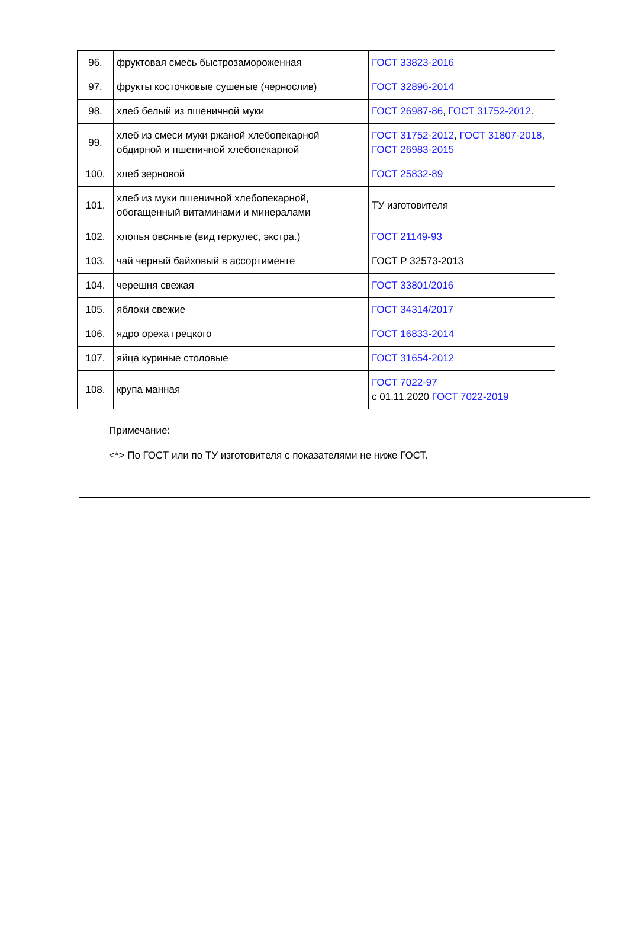| 96. | фруктовая смесь быстрозамороженная | ГОСТ 33823-2016 |
| 97. | фрукты косточковые сушеные (чернослив) | ГОСТ 32896-2014 |
| 98. | хлеб белый из пшеничной муки | ГОСТ 26987-86 , ГОСТ 31752-2012 . |
| 99. | хлеб из смеси муки ржаной хлебопекарной обдирной и пшеничной хлебопекарной | ГОСТ 31752-2012 , ГОСТ 31807-2018 , ГОСТ 26983-2015 |
| 100. | хлеб зерновой | ГОСТ 25832-89 |
| 101. | хлеб из муки пшеничной хлебопекарной, обогащенный витаминами и минералами | ТУ изготовителя |
| 102. | хлопья овсяные (вид геркулес, экстра.) | ГОСТ 21149-93 |
| 103. | чай черный байховый в ассортименте | ГОСТ Р 32573-2013 |
| 104. | черешня свежая | ГОСТ 33801/2016 |
| 105. | яблоки свежие | ГОСТ 34314/2017 |
| 106. | ядро ореха грецкого | ГОСТ 16833-2014 |
| 107. | яйца куриные столовые | ГОСТ 31654-2012 |
| 108. | крупа манная | ГОСТ 7022-97 с 01.11.2020 ГОСТ 7022-2019 |
Примечание:
<*> По ГОСТ или по ТУ изготовителя с показателями не ниже ГОСТ.